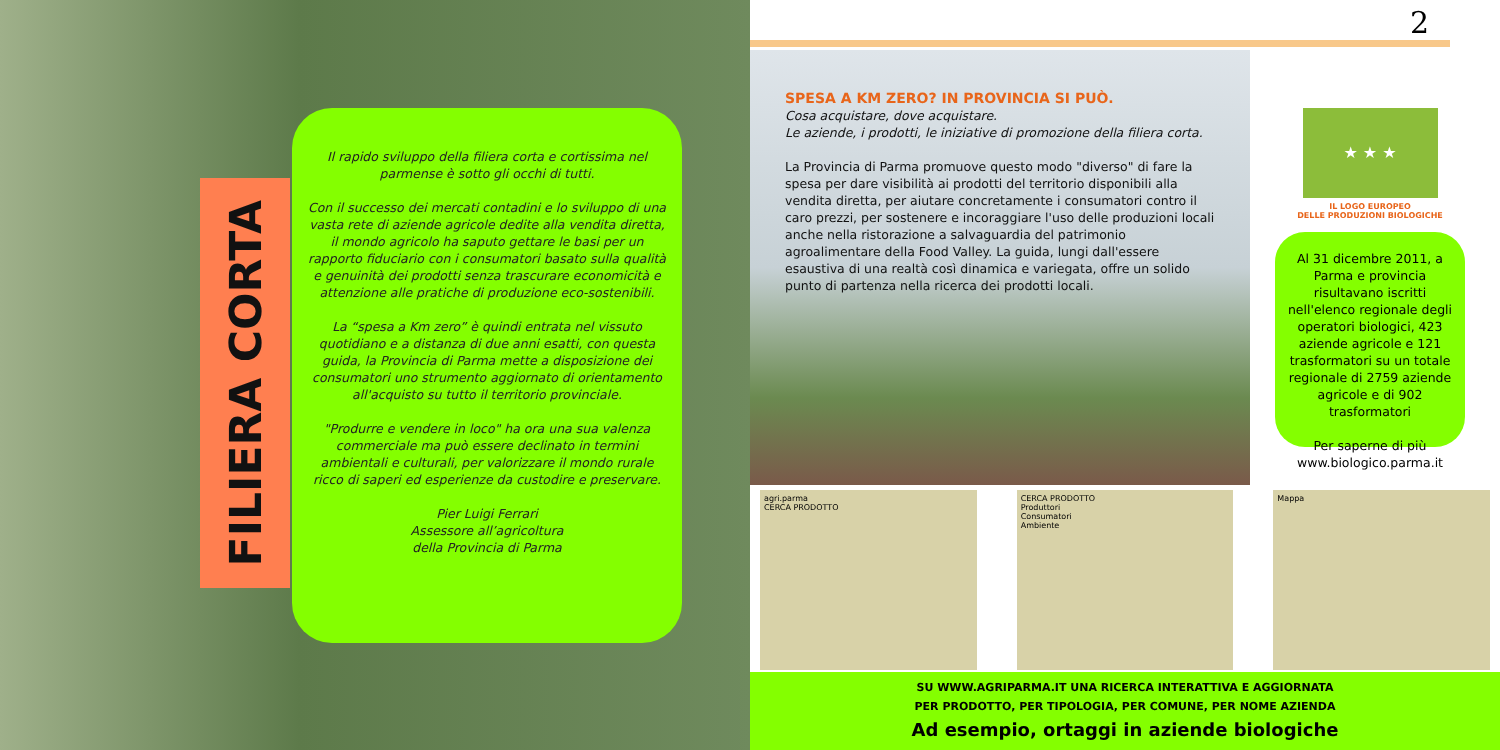FILIERA CORTA
Il rapido sviluppo della filiera corta e cortissima nel parmense è sotto gli occhi di tutti.
Con il successo dei mercati contadini e lo sviluppo di una vasta rete di aziende agricole dedite alla vendita diretta, il mondo agricolo ha saputo gettare le basi per un rapporto fiduciario con i consumatori basato sulla qualità e genuinità dei prodotti senza trascurare economicità e attenzione alle pratiche di produzione eco-sostenibili.
La “spesa a Km zero” è quindi entrata nel vissuto quotidiano e a distanza di due anni esatti, con questa guida, la Provincia di Parma mette a disposizione dei consumatori uno strumento aggiornato di orientamento all'acquisto su tutto il territorio provinciale.
"Produrre e vendere in loco" ha ora una sua valenza commerciale ma può essere declinato in termini ambientali e culturali, per valorizzare il mondo rurale ricco di saperi ed esperienze da custodire e preservare.
Pier Luigi Ferrari
Assessore all’agricoltura
della Provincia di Parma
2
SPESA A KM ZERO? IN PROVINCIA SI PUÒ.
Cosa acquistare, dove acquistare.
Le aziende, i prodotti, le iniziative di promozione della filiera corta.
La Provincia di Parma promuove questo modo "diverso" di fare la spesa per dare visibilità ai prodotti del territorio disponibili alla vendita diretta, per aiutare concretamente i consumatori contro il caro prezzi, per sostenere e incoraggiare l'uso delle produzioni locali anche nella ristorazione a salvaguardia del patrimonio agroalimentare della Food Valley. La guida, lungi dall'essere esaustiva di una realtà così dinamica e variegata, offre un solido punto di partenza nella ricerca dei prodotti locali.
★ ★ ★
IL LOGO EUROPEO
DELLE PRODUZIONI BIOLOGICHE
Al 31 dicembre 2011, a Parma e provincia risultavano iscritti nell'elenco regionale degli operatori biologici, 423 aziende agricole e 121 trasformatori su un totale regionale di 2759 aziende agricole e di 902 trasformatori
Per saperne di più
www.biologico.parma.it
agri.parma
CERCA PRODOTTO
CERCA PRODOTTO
Produttori
Consumatori
Ambiente
Mappa
SU WWW.AGRIPARMA.IT UNA RICERCA INTERATTIVA E AGGIORNATA
PER PRODOTTO, PER TIPOLOGIA, PER COMUNE, PER NOME AZIENDA
Ad esempio, ortaggi in aziende biologiche